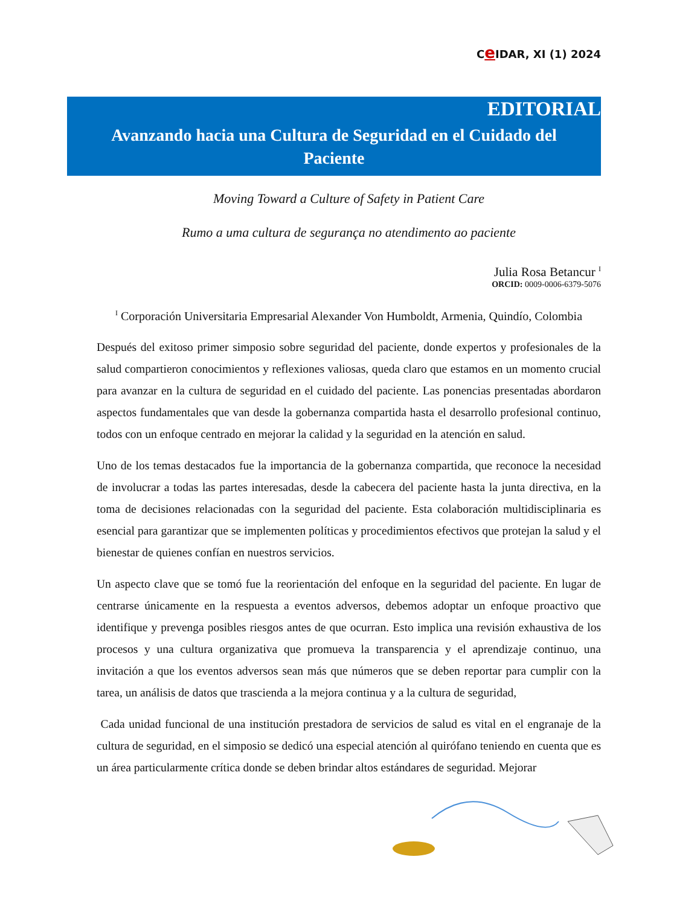Ce IDAR, XI (1) 2024
EDITORIAL
Avanzando hacia una Cultura de Seguridad en el Cuidado del Paciente
Moving Toward a Culture of Safety in Patient Care
Rumo a uma cultura de segurança no atendimento ao paciente
Julia Rosa Betancur <sup>I</sup>
ORCID: 0009-0006-6379-5076
<sup>I</sup> Corporación Universitaria Empresarial Alexander Von Humboldt, Armenia, Quindío, Colombia
Después del exitoso primer simposio sobre seguridad del paciente, donde expertos y profesionales de la salud compartieron conocimientos y reflexiones valiosas, queda claro que estamos en un momento crucial para avanzar en la cultura de seguridad en el cuidado del paciente. Las ponencias presentadas abordaron aspectos fundamentales que van desde la gobernanza compartida hasta el desarrollo profesional continuo, todos con un enfoque centrado en mejorar la calidad y la seguridad en la atención en salud.
Uno de los temas destacados fue la importancia de la gobernanza compartida, que reconoce la necesidad de involucrar a todas las partes interesadas, desde la cabecera del paciente hasta la junta directiva, en la toma de decisiones relacionadas con la seguridad del paciente. Esta colaboración multidisciplinaria es esencial para garantizar que se implementen políticas y procedimientos efectivos que protejan la salud y el bienestar de quienes confían en nuestros servicios.
Un aspecto clave que se tomó fue la reorientación del enfoque en la seguridad del paciente. En lugar de centrarse únicamente en la respuesta a eventos adversos, debemos adoptar un enfoque proactivo que identifique y prevenga posibles riesgos antes de que ocurran. Esto implica una revisión exhaustiva de los procesos y una cultura organizativa que promueva la transparencia y el aprendizaje continuo, una invitación a que los eventos adversos sean más que números que se deben reportar para cumplir con la tarea, un análisis de datos que trascienda a la mejora continua y a la cultura de seguridad,
Cada unidad funcional de una institución prestadora de servicios de salud es vital en el engranaje de la cultura de seguridad, en el simposio se dedicó una especial atención al quirófano teniendo en cuenta que es un área particularmente crítica donde se deben brindar altos estándares de seguridad. Mejorar